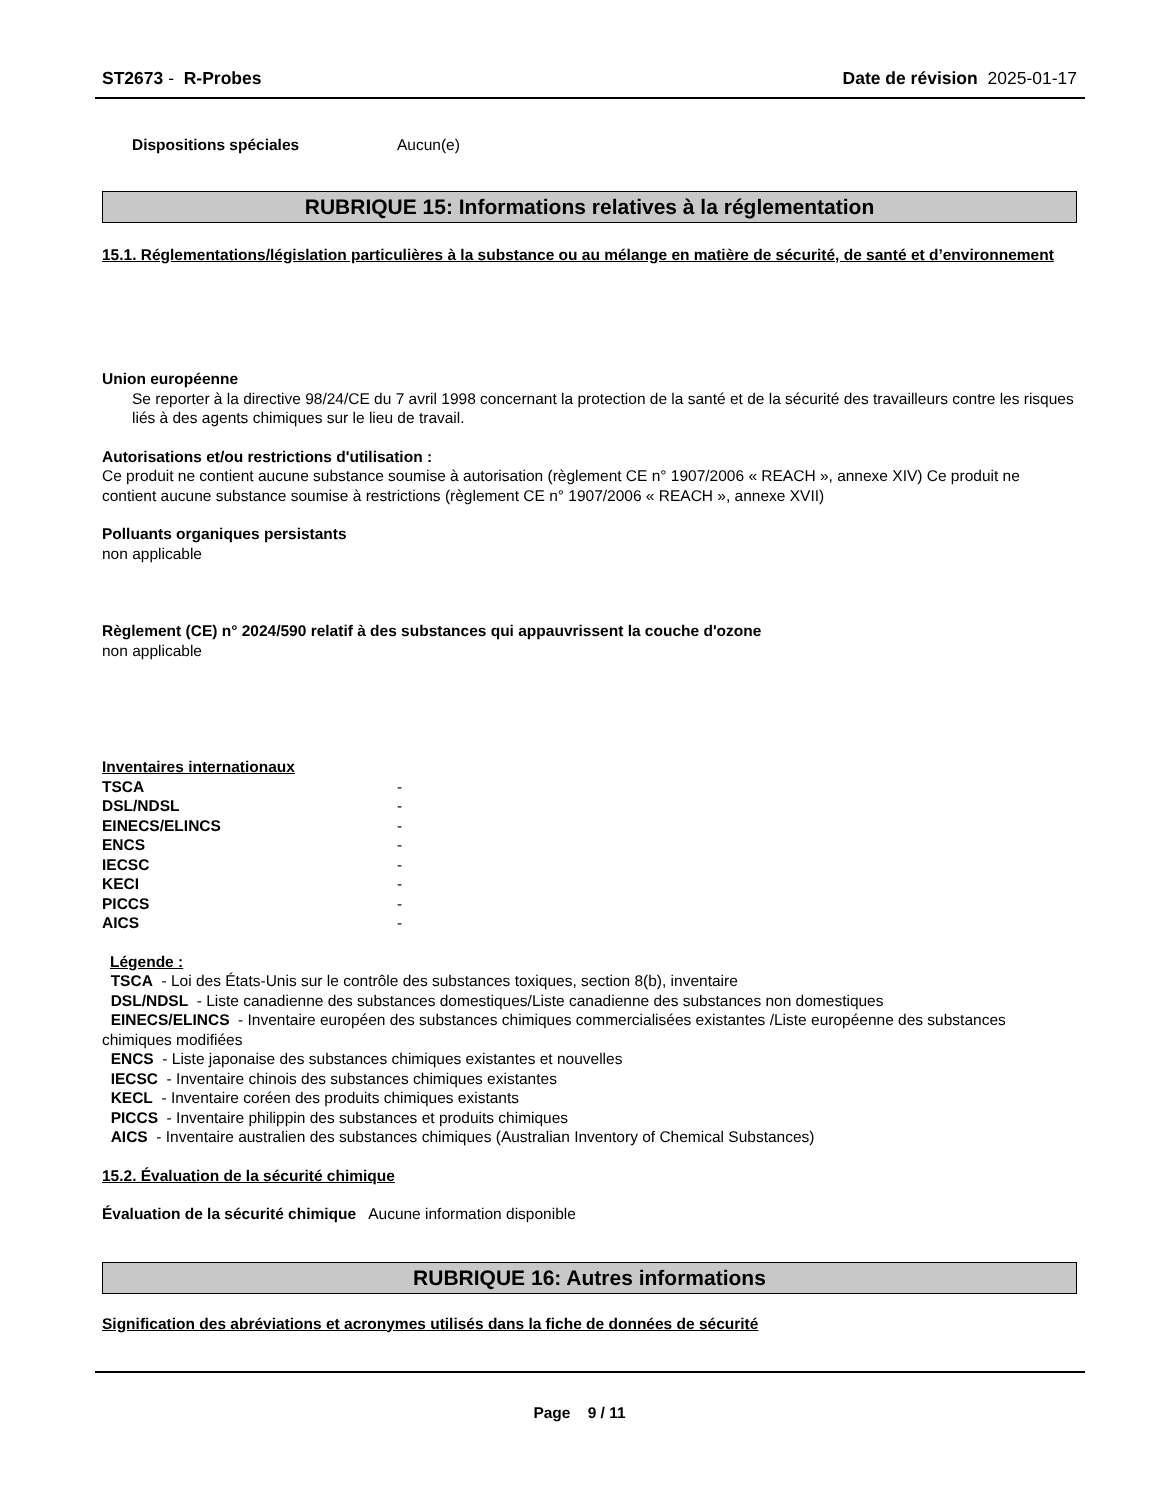ST2673 - R-Probes Date de révision 2025-01-17
Dispositions spéciales Aucun(e)
RUBRIQUE 15: Informations relatives à la réglementation
15.1. Réglementations/législation particulières à la substance ou au mélange en matière de sécurité, de santé et d’environnement
Union européenne
Se reporter à la directive 98/24/CE du 7 avril 1998 concernant la protection de la santé et de la sécurité des travailleurs contre les risques liés à des agents chimiques sur le lieu de travail.
Autorisations et/ou restrictions d'utilisation :
Ce produit ne contient aucune substance soumise à autorisation (règlement CE n° 1907/2006 « REACH », annexe XIV) Ce produit ne contient aucune substance soumise à restrictions (règlement CE n° 1907/2006 « REACH », annexe XVII)
Polluants organiques persistants
non applicable
Règlement (CE) n° 2024/590 relatif à des substances qui appauvrissent la couche d'ozone
non applicable
Inventaires internationaux
| TSCA | - |
| DSL/NDSL | - |
| EINECS/ELINCS | - |
| ENCS | - |
| IECSC | - |
| KECI | - |
| PICCS | - |
| AICS | - |
Légende :
TSCA - Loi des États-Unis sur le contrôle des substances toxiques, section 8(b), inventaire
DSL/NDSL - Liste canadienne des substances domestiques/Liste canadienne des substances non domestiques
EINECS/ELINCS - Inventaire européen des substances chimiques commercialisées existantes /Liste européenne des substances chimiques modifiées
ENCS - Liste japonaise des substances chimiques existantes et nouvelles
IECSC - Inventaire chinois des substances chimiques existantes
KECL - Inventaire coréen des produits chimiques existants
PICCS - Inventaire philippin des substances et produits chimiques
AICS - Inventaire australien des substances chimiques (Australian Inventory of Chemical Substances)
15.2. Évaluation de la sécurité chimique
Évaluation de la sécurité chimique Aucune information disponible
RUBRIQUE 16: Autres informations
Signification des abréviations et acronymes utilisés dans la fiche de données de sécurité
Page 9 / 11